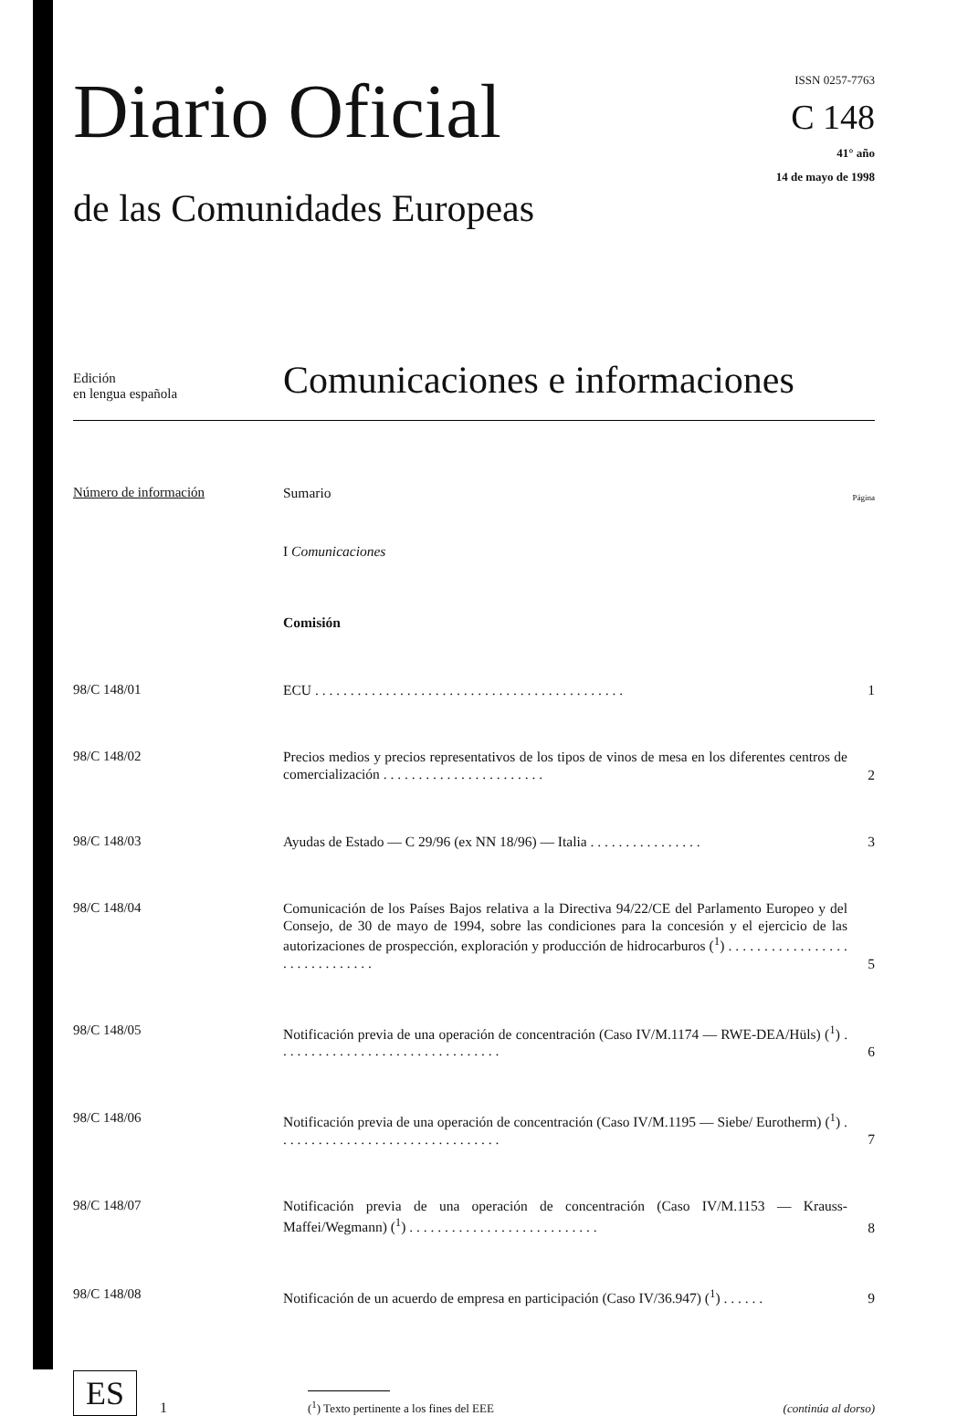Diario Oficial
de las Comunidades Europeas
ISSN 0257-7763
C 148
41° año
14 de mayo de 1998
Edición
en lengua española
Comunicaciones e informaciones
Número de información
Sumario
Página
I Comunicaciones
Comisión
98/C 148/01
ECU . . . . . . . . . . . . . . . . . . . . . . . . . . . . . . . . . . . . . . . . . . . .
1
98/C 148/02
Precios medios y precios representativos de los tipos de vinos de mesa en los diferentes centros de comercialización . . . . . . . . . . . . . . . . . . . . . . .
2
98/C 148/03
Ayudas de Estado — C 29/96 (ex NN 18/96) — Italia . . . . . . . . . . . . . . . .
3
98/C 148/04
Comunicación de los Países Bajos relativa a la Directiva 94/22/CE del Parlamento Europeo y del Consejo, de 30 de mayo de 1994, sobre las condiciones para la concesión y el ejercicio de las autorizaciones de prospección, exploración y producción de hidrocarburos (<sup>1</sup>) . . . . . . . . . . . . . . . . . . . . . . . . . . . . . .
5
98/C 148/05
Notificación previa de una operación de concentración (Caso IV/M.1174 — RWE-DEA/Hüls) (<sup>1</sup>) . . . . . . . . . . . . . . . . . . . . . . . . . . . . . . . .
6
98/C 148/06
Notificación previa de una operación de concentración (Caso IV/M.1195 — Siebe/ Eurotherm) (<sup>1</sup>) . . . . . . . . . . . . . . . . . . . . . . . . . . . . . . . .
7
98/C 148/07
Notificación previa de una operación de concentración (Caso IV/M.1153 — Krauss-Maffei/Wegmann) (<sup>1</sup>) . . . . . . . . . . . . . . . . . . . . . . . . . . .
8
98/C 148/08
Notificación de un acuerdo de empresa en participación (Caso IV/36.947) (<sup>1</sup>) . . . . . .
9
ES
1
(<sup>1</sup>) Texto pertinente a los fines del EEE
(continúa al dorso)